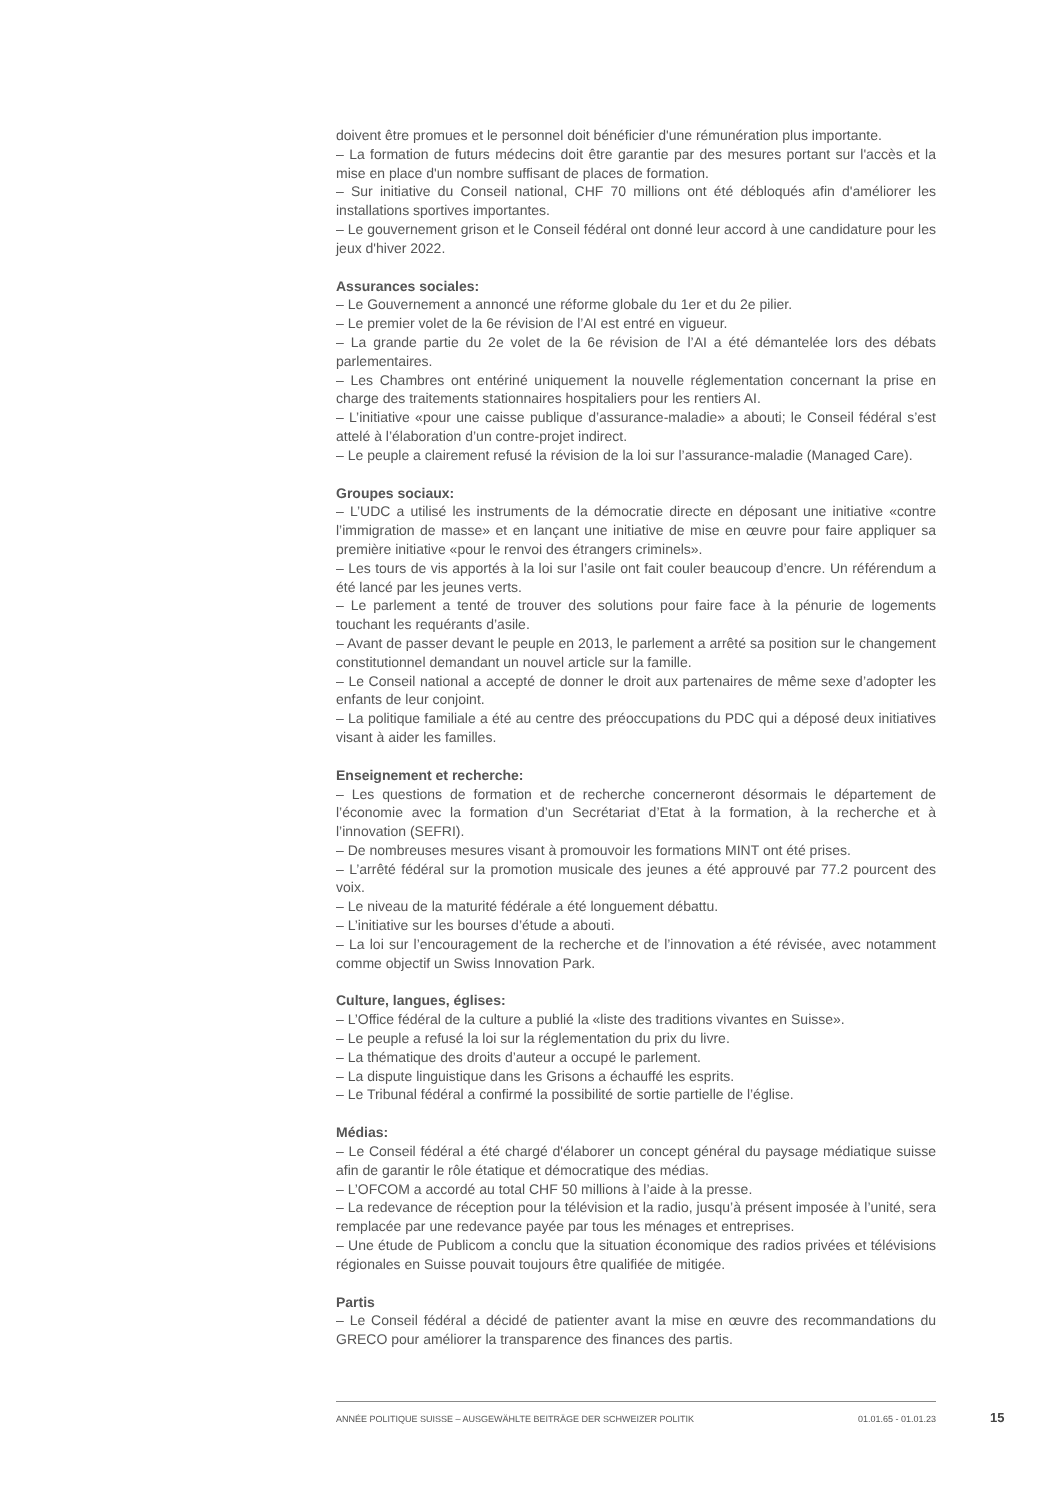doivent être promues et le personnel doit bénéficier d'une rémunération plus importante.
– La formation de futurs médecins doit être garantie par des mesures portant sur l'accès et la mise en place d'un nombre suffisant de places de formation.
– Sur initiative du Conseil national, CHF 70 millions ont été débloqués afin d'améliorer les installations sportives importantes.
– Le gouvernement grison et le Conseil fédéral ont donné leur accord à une candidature pour les jeux d'hiver 2022.
Assurances sociales:
– Le Gouvernement a annoncé une réforme globale du 1er et du 2e pilier.
– Le premier volet de la 6e révision de l’AI est entré en vigueur.
– La grande partie du 2e volet de la 6e révision de l’AI a été démantelée lors des débats parlementaires.
– Les Chambres ont entériné uniquement la nouvelle réglementation concernant la prise en charge des traitements stationnaires hospitaliers pour les rentiers AI.
– L’initiative «pour une caisse publique d’assurance-maladie» a abouti; le Conseil fédéral s’est attelé à l’élaboration d’un contre-projet indirect.
– Le peuple a clairement refusé la révision de la loi sur l’assurance-maladie (Managed Care).
Groupes sociaux:
– L’UDC a utilisé les instruments de la démocratie directe en déposant une initiative «contre l’immigration de masse» et en lançant une initiative de mise en œuvre pour faire appliquer sa première initiative «pour le renvoi des étrangers criminels».
– Les tours de vis apportés à la loi sur l’asile ont fait couler beaucoup d’encre. Un référendum a été lancé par les jeunes verts.
– Le parlement a tenté de trouver des solutions pour faire face à la pénurie de logements touchant les requérants d’asile.
– Avant de passer devant le peuple en 2013, le parlement a arrêté sa position sur le changement constitutionnel demandant un nouvel article sur la famille.
– Le Conseil national a accepté de donner le droit aux partenaires de même sexe d’adopter les enfants de leur conjoint.
– La politique familiale a été au centre des préoccupations du PDC qui a déposé deux initiatives visant à aider les familles.
Enseignement et recherche:
– Les questions de formation et de recherche concerneront désormais le département de l’économie avec la formation d’un Secrétariat d’Etat à la formation, à la recherche et à l’innovation (SEFRI).
– De nombreuses mesures visant à promouvoir les formations MINT ont été prises.
– L’arrêté fédéral sur la promotion musicale des jeunes a été approuvé par 77.2 pourcent des voix.
– Le niveau de la maturité fédérale a été longuement débattu.
– L’initiative sur les bourses d’étude a abouti.
– La loi sur l’encouragement de la recherche et de l’innovation a été révisée, avec notamment comme objectif un Swiss Innovation Park.
Culture, langues, églises:
– L’Office fédéral de la culture a publié la «liste des traditions vivantes en Suisse».
– Le peuple a refusé la loi sur la réglementation du prix du livre.
– La thématique des droits d’auteur a occupé le parlement.
– La dispute linguistique dans les Grisons a échauffé les esprits.
– Le Tribunal fédéral a confirmé la possibilité de sortie partielle de l’église.
Médias:
– Le Conseil fédéral a été chargé d'élaborer un concept général du paysage médiatique suisse afin de garantir le rôle étatique et démocratique des médias.
– L’OFCOM a accordé au total CHF 50 millions à l’aide à la presse.
– La redevance de réception pour la télévision et la radio, jusqu’à présent imposée à l’unité, sera remplacée par une redevance payée par tous les ménages et entreprises.
– Une étude de Publicom a conclu que la situation économique des radios privées et télévisions régionales en Suisse pouvait toujours être qualifiée de mitigée.
Partis
– Le Conseil fédéral a décidé de patienter avant la mise en œuvre des recommandations du GRECO pour améliorer la transparence des finances des partis.
ANNÉE POLITIQUE SUISSE – AUSGEWÄHLTE BEITRÄGE DER SCHWEIZER POLITIK 01.01.65 - 01.01.23
15